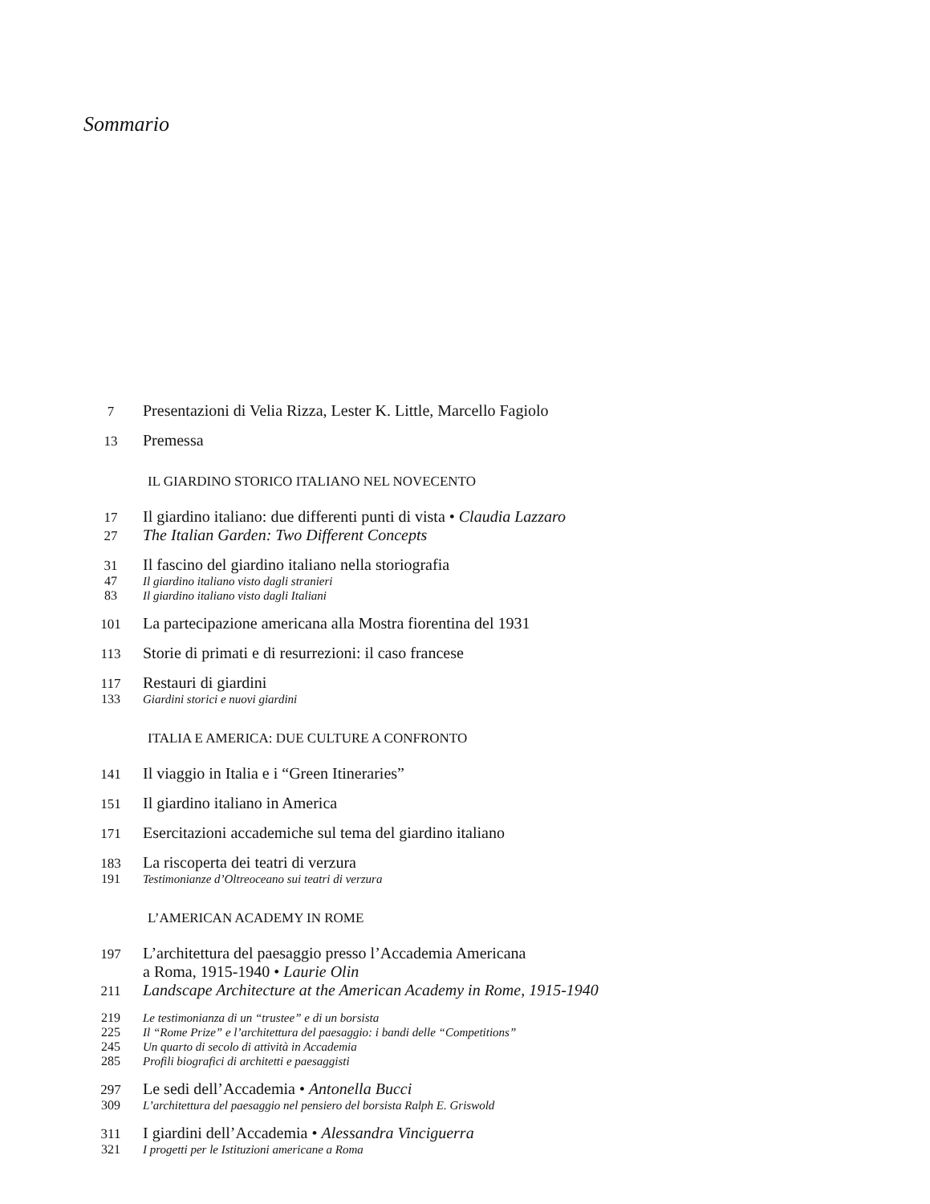Sommario
7 Presentazioni di Velia Rizza, Lester K. Little, Marcello Fagiolo
13 Premessa
IL GIARDINO STORICO ITALIANO NEL NOVECENTO
17 Il giardino italiano: due differenti punti di vista • Claudia Lazzaro
27 The Italian Garden: Two Different Concepts
31 Il fascino del giardino italiano nella storiografia
47 Il giardino italiano visto dagli stranieri
83 Il giardino italiano visto dagli Italiani
101 La partecipazione americana alla Mostra fiorentina del 1931
113 Storie di primati e di resurrezioni: il caso francese
117 Restauri di giardini
133 Giardini storici e nuovi giardini
ITALIA E AMERICA: DUE CULTURE A CONFRONTO
141 Il viaggio in Italia e i “Green Itineraries”
151 Il giardino italiano in America
171 Esercitazioni accademiche sul tema del giardino italiano
183 La riscoperta dei teatri di verzura
191 Testimonianze d’Oltreoceano sui teatri di verzura
L’AMERICAN ACADEMY IN ROME
197 L’architettura del paesaggio presso l’Accademia Americana
a Roma, 1915-1940 • Laurie Olin
211 Landscape Architecture at the American Academy in Rome, 1915-1940
219 Le testimonianza di un “trustee” e di un borsista
225 Il “Rome Prize” e l’architettura del paesaggio: i bandi delle “Competitions”
245 Un quarto di secolo di attività in Accademia
285 Profili biografici di architetti e paesaggisti
297 Le sedi dell’Accademia • Antonella Bucci
309 L’architettura del paesaggio nel pensiero del borsista Ralph E. Griswold
311 I giardini dell’Accademia • Alessandra Vinciguerra
321 I progetti per le Istituzioni americane a Roma